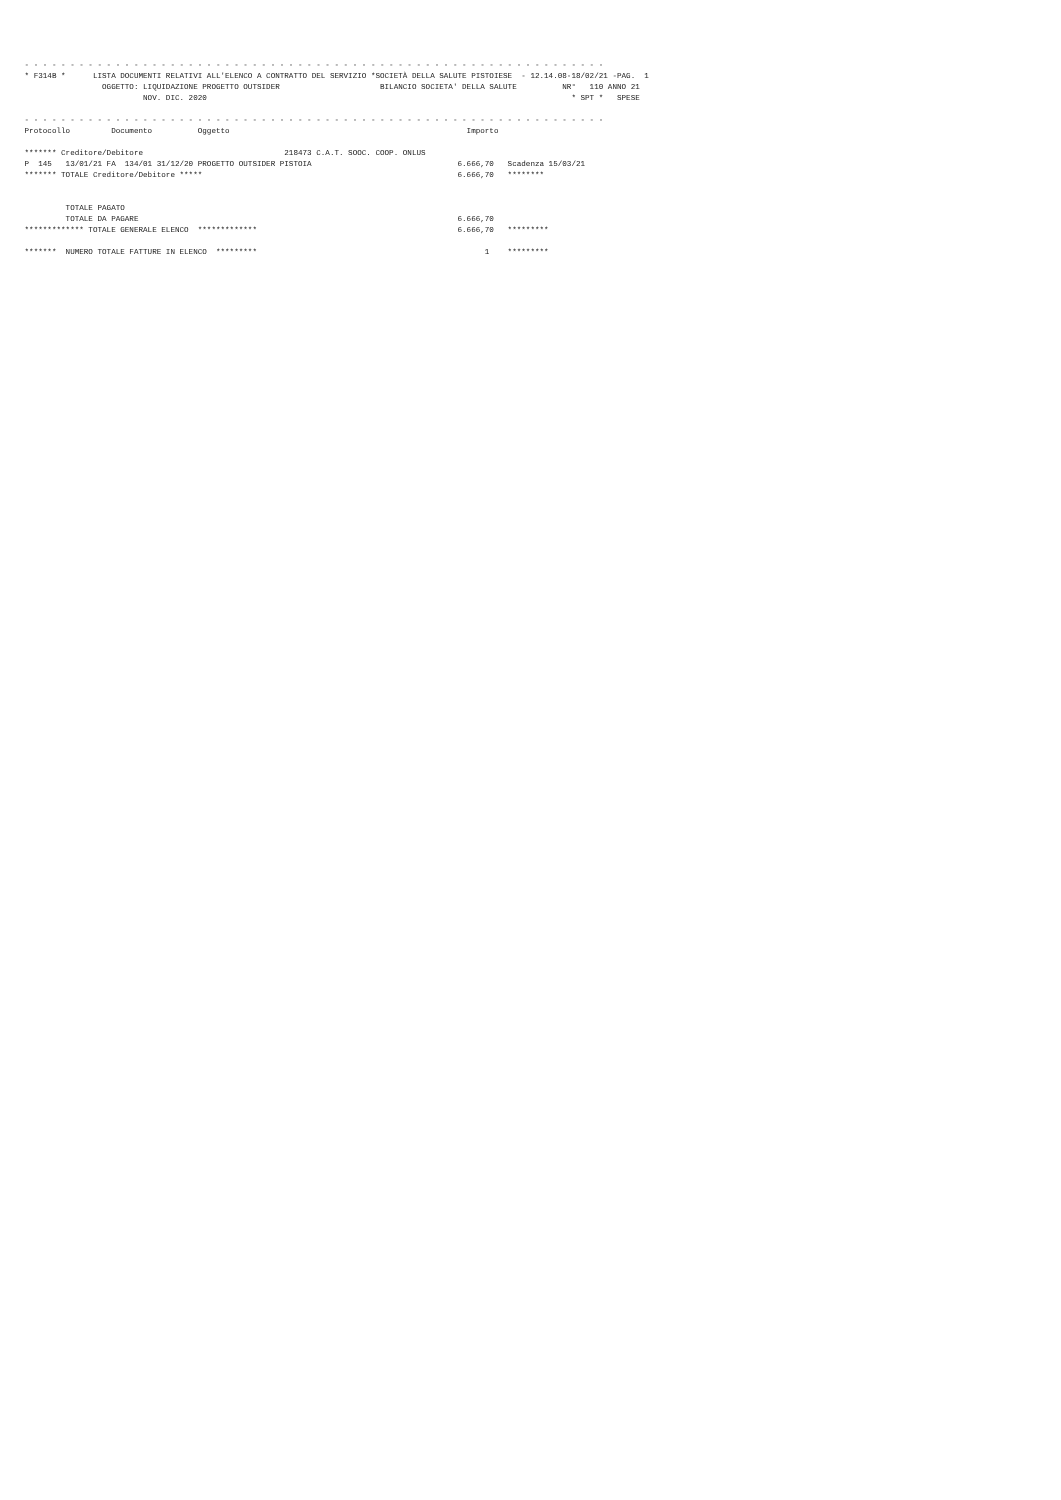- - - - - - - - - - - - - - - - - - - - - - - - - - - - - - - - - - - - - - - - - - - - - - - - - - - - - - - - - - - - - - - -
 * F314B *      LISTA DOCUMENTI RELATIVI ALL'ELENCO A CONTRATTO DEL SERVIZIO *SOCIETÀ DELLA SALUTE PISTOIESE  - 12.14.08-18/02/21 -PAG.  1
                  OGGETTO: LIQUIDAZIONE PROGETTO OUTSIDER                      BILANCIO SOCIETA' DELLA SALUTE          NR°   110 ANNO 21
                           NOV. DIC. 2020                                                                                * SPT *   SPESE

 - - - - - - - - - - - - - - - - - - - - - - - - - - - - - - - - - - - - - - - - - - - - - - - - - - - - - - - - - - - - - - - -
 Protocollo         Documento          Oggetto                                                    Importo

 ******* Creditore/Debitore                               218473 C.A.T. SOOC. COOP. ONLUS
 P  145   13/01/21 FA  134/01 31/12/20 PROGETTO OUTSIDER PISTOIA                                6.666,70   Scadenza 15/03/21
 ******* TOTALE Creditore/Debitore *****                                                        6.666,70   ********


          TOTALE PAGATO
          TOTALE DA PAGARE                                                                      6.666,70
 ************* TOTALE GENERALE ELENCO  *************                                            6.666,70   *********

 *******  NUMERO TOTALE FATTURE IN ELENCO  *********                                                  1    *********